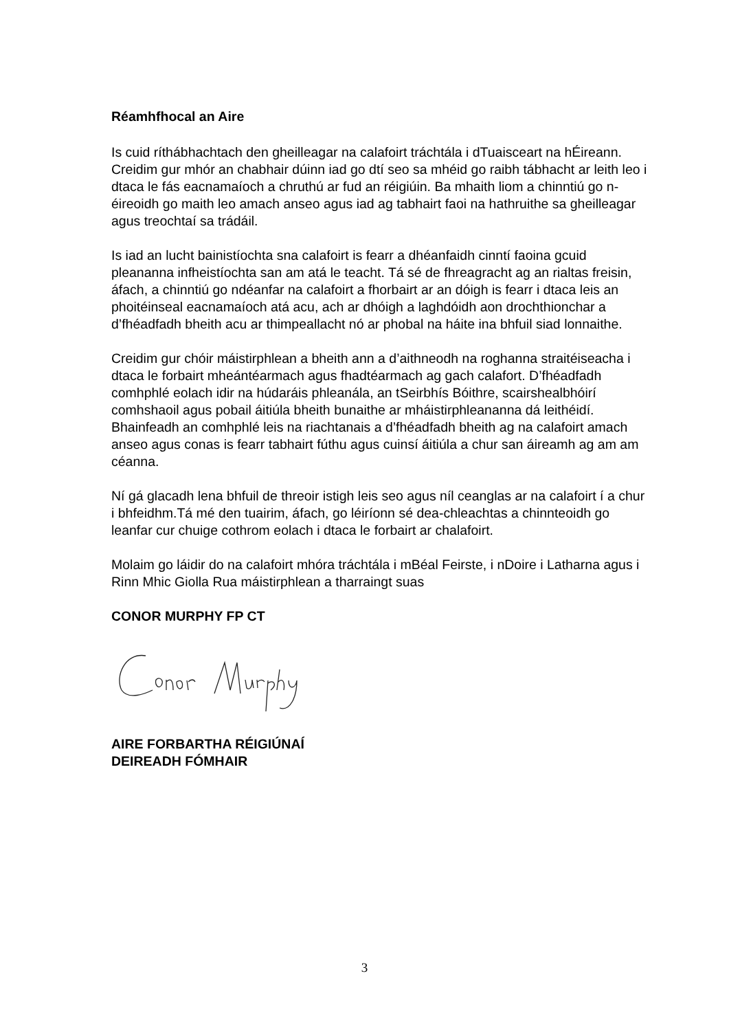Réamhfhocal an Aire
Is cuid ríthábhachtach den gheilleagar na calafoirt tráchtála i dTuaisceart na hÉireann. Creidim gur mhór an chabhair dúinn iad go dtí seo sa mhéid go raibh tábhacht ar leith leo i dtaca le fás eacnamaíoch a chruthú ar fud an réigiúin. Ba mhaith liom a chinntiú go n-éireoidh go maith leo amach anseo agus iad ag tabhairt faoi na hathruithe sa gheilleagar agus treochtaí sa trádáil.
Is iad an lucht bainistíochta sna calafoirt is fearr a dhéanfaidh cinntí faoina gcuid pleananna infheistíochta san am atá le teacht. Tá sé de fhreagracht ag an rialtas freisin, áfach, a chinntiú go ndéanfar na calafoirt a fhorbairt ar an dóigh is fearr i dtaca leis an phoitéinseal eacnamaíoch atá acu, ach ar dhóigh a laghdóidh aon drochthionchar a d’fhéadfadh bheith acu ar thimpeallacht nó ar phobal na háite ina bhfuil siad lonnaithe.
Creidim gur chóir máistirphlean a bheith ann a d’aithneodh na roghanna straitéiseacha i dtaca le forbairt mheántéarmach agus fhadtéarmach ag gach calafort. D’fhéadfadh comhphlé eolach idir na húdaráis phleanála, an tSeirbhís Bóithre, scairshealbhóirí comhshaoil agus pobail áitiúla bheith bunaithe ar mháistirphleananna dá leithéidí. Bhainfeadh an comhphlé leis na riachtanais a d’fhéadfadh bheith ag na calafoirt amach anseo agus conas is fearr tabhairt fúthu agus cuinsí áitiúla a chur san áireamh ag am am céanna.
Ní gá glacadh lena bhfuil de threoir istigh leis seo agus níl ceanglas ar na calafoirt í a chur i bhfeidhm.Tá mé den tuairim, áfach, go léiríonn sé dea-chleachtas a chinnteoidh go leanfar cur chuige cothrom eolach i dtaca le forbairt ar chalafoirt.
Molaim go láidir do na calafoirt mhóra tráchtála i mBéal Feirste, i nDoire i Latharna agus i Rinn Mhic Giolla Rua máistirphlean a tharraingt suas
CONOR MURPHY FP CT
AIRE FORBARTHA RÉIGIÚNAÍ
DEIREADH FÓMHAIR
3